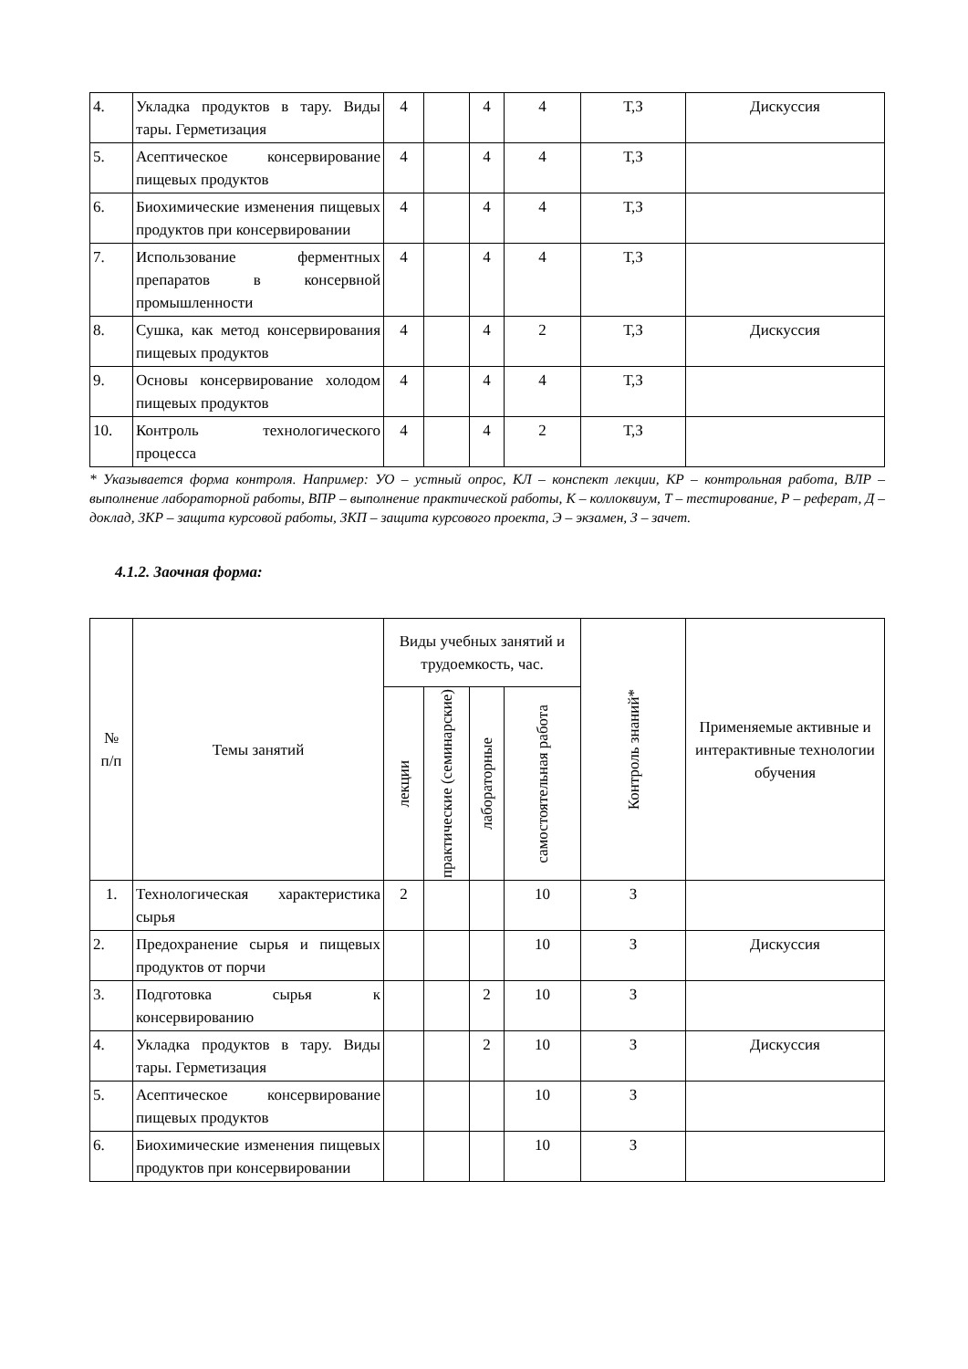| 4. | Укладка продуктов в тару. Виды тары. Герметизация | 4 | | 4 | 4 | Т,З | Дискуссия |
| 5. | Асептическое консервирование пищевых продуктов | 4 | | 4 | 4 | Т,З | |
| 6. | Биохимические изменения пищевых продуктов при консервировании | 4 | | 4 | 4 | Т,З | |
| 7. | Использование ферментных препаратов в консервной промышленности | 4 | | 4 | 4 | Т,З | |
| 8. | Сушка, как метод консервирования пищевых продуктов | 4 | | 4 | 2 | Т,З | Дискуссия |
| 9. | Основы консервирование холодом пищевых продуктов | 4 | | 4 | 4 | Т,З | |
| 10. | Контроль технологического процесса | 4 | | 4 | 2 | Т,З | |
* Указывается форма контроля. Например: УО – устный опрос, КЛ – конспект лекции, КР – контрольная работа, ВЛР – выполнение лабораторной работы, ВПР – выполнение практической работы, К – коллоквиум, Т – тестирование, Р – реферат, Д – доклад, ЗКР – защита курсовой работы, ЗКП – защита курсового проекта, Э – экзамен, З – зачет.
4.1.2. Заочная форма:
| № п/п | Темы занятий | Виды учебных занятий и трудоемкость, час. | | | | Контроль знаний* | Применяемые активные и интерактивные технологии обучения |
| --- | --- | --- | --- | --- | --- | --- | --- |
| | | лекции | практические (семинарские) | лабораторные | самостоятельная работа | | |
| 1. | Технологическая характеристика сырья | 2 | | | 10 | З | |
| 2. | Предохранение сырья и пищевых продуктов от порчи | | | | 10 | З | Дискуссия |
| 3. | Подготовка сырья к консервированию | | | 2 | 10 | З | |
| 4. | Укладка продуктов в тару. Виды тары. Герметизация | | | 2 | 10 | З | Дискуссия |
| 5. | Асептическое консервирование пищевых продуктов | | | | 10 | З | |
| 6. | Биохимические изменения пищевых продуктов при консервировании | | | | 10 | З | |